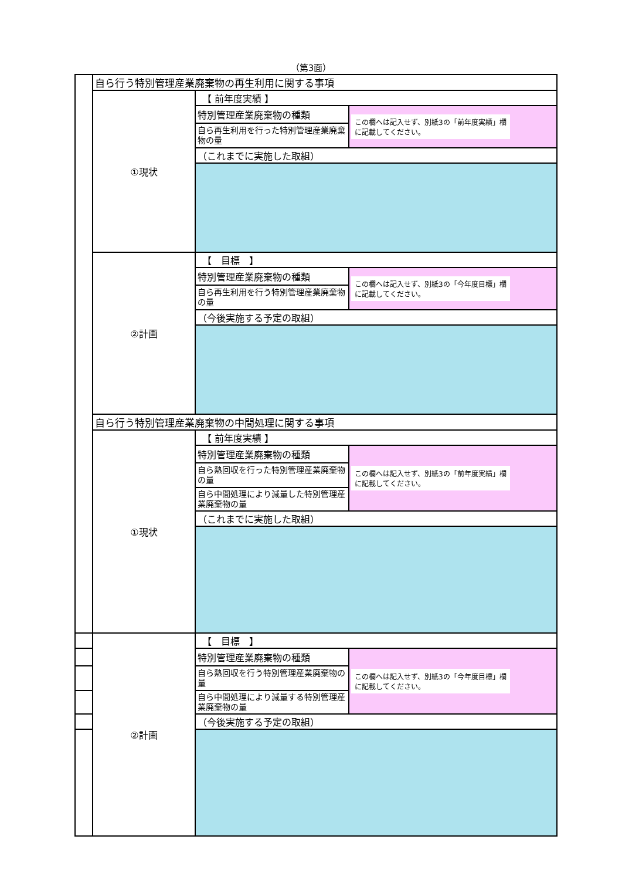（第3面）
| | 自ら行う特別管理産業廃棄物の再生利用に関する事項 | | |
| | ①現状 | 【 前年度実績 】 | |
| | | 特別管理産業廃棄物の種類 | この欄へは記入せず、別紙3の「前年度実績」欄 に記載してください。 |
| | | 自ら再生利用を行った特別管理産業廃棄物の量 | |
| | | （これまでに実施した取組） | |
| | ②計画 | 【 目標 】 | |
| | | 特別管理産業廃棄物の種類 | この欄へは記入せず、別紙3の「今年度目標」欄 に記載してください。 |
| | | 自ら再生利用を行う特別管理産業廃棄物の量 | |
| | | （今後実施する予定の取組） | |
| | 自ら行う特別管理産業廃棄物の中間処理に関する事項 | | |
| | ①現状 | 【 前年度実績 】 | |
| | | 特別管理産業廃棄物の種類 | この欄へは記入せず、別紙3の「前年度実績」欄 に記載してください。 |
| | | 自ら熱回収を行った特別管理産業廃棄物の量 | |
| | | 自ら中間処理により減量した特別管理産業廃棄物の量 | |
| | | （これまでに実施した取組） | |
| | ②計画 | 【 目標 】 | |
| | | 特別管理産業廃棄物の種類 | この欄へは記入せず、別紙3の「今年度目標」欄 に記載してください。 |
| | | 自ら熱回収を行う特別管理産業廃棄物の量 | |
| | | 自ら中間処理により減量する特別管理産業廃棄物の量 | |
| | | （今後実施する予定の取組） | |